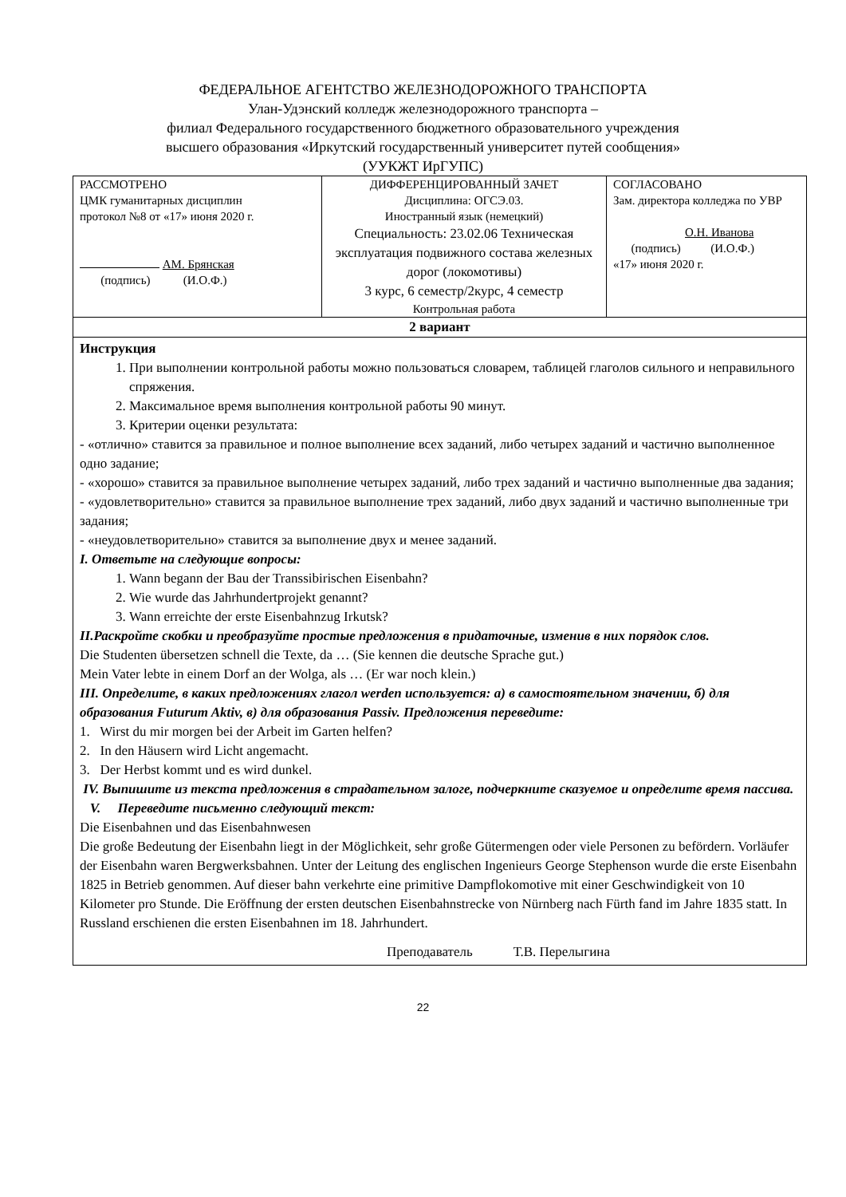ФЕДЕРАЛЬНОЕ АГЕНТСТВО ЖЕЛЕЗНОДОРОЖНОГО ТРАНСПОРТА
Улан-Удэнский колледж железнодорожного транспорта –
филиал Федерального государственного бюджетного образовательного учреждения
высшего образования «Иркутский государственный университет путей сообщения»
(УУКЖТ ИрГУПС)
| РАССМОТРЕНО ЦМК гуманитарных дисциплин протокол №8 от «17» июня 2020 г. АМ. Брянская (подпись) (И.О.Ф.) | ДИФФЕРЕНЦИРОВАННЫЙ ЗАЧЕТ Дисциплина: ОГСЭ.03. Иностранный язык (немецкий) Специальность: 23.02.06 Техническая эксплуатация подвижного состава железных дорог (локомотивы) 3 курс, 6 семестр/2курс, 4 семестр Контрольная работа | СОГЛАСОВАНО Зам. директора колледжа по УВР О.Н. Иванова (подпись) (И.О.Ф.) «17» июня 2020 г. |
| 2 вариант | | |
| Инструкция 1. При выполнении контрольной работы можно пользоваться словарем, таблицей глаголов сильного и неправильного спряжения. 2. Максимальное время выполнения контрольной работы 90 минут. 3. Критерии оценки результата: - «отлично» ставится за правильное и полное выполнение всех заданий, либо четырех заданий и частично выполненное одно задание; - «хорошо» ставится за правильное выполнение четырех заданий, либо трех заданий и частично выполненные два задания; - «удовлетворительно» ставится за правильное выполнение трех заданий, либо двух заданий и частично выполненные три задания; - «неудовлетворительно» ставится за выполнение двух и менее заданий. I. Ответьте на следующие вопросы: 1. Wann begann der Bau der Transsibirischen Eisenbahn? 2. Wie wurde das Jahrhundertprojekt genannt? 3. Wann erreichte der erste Eisenbahnzug Irkutsk? II.Раскройте скобки и преобразуйте простые предложения в придаточные, изменив в них порядок слов. Die Studenten übersetzen schnell die Texte, da … (Sie kennen die deutsche Sprache gut.) Mein Vater lebte in einem Dorf an der Wolga, als … (Er war noch klein.) III. Определите, в каких предложениях глагол werden используется: а) в самостоятельном значении, б) для образования Futurum Aktiv, в) для образования Passiv. Предложения переведите: 1. Wirst du mir morgen bei der Arbeit im Garten helfen? 2. In den Häusern wird Licht angemacht. 3. Der Herbst kommt und es wird dunkel. IV. Выпишите из текста предложения в страдательном залоге, подчеркните сказуемое и определите время пассива. V. Переведите письменно следующий текст: Die Eisenbahnen und das Eisenbahnwesen Die große Bedeutung der Eisenbahn liegt in der Möglichkeit, sehr große Gütermengen oder viele Personen zu befördern. Vorläufer der Eisenbahn waren Bergwerksbahnen. Unter der Leitung des englischen Ingenieurs George Stephenson wurde die erste Eisenbahn 1825 in Betrieb genommen. Auf dieser bahn verkehrte eine primitive Dampflokomotive mit einer Geschwindigkeit von 10 Kilometer pro Stunde. Die Eröffnung der ersten deutschen Eisenbahnstrecke von Nürnberg nach Fürth fand im Jahre 1835 statt. In Russland erschienen die ersten Eisenbahnen im 18. Jahrhundert. Преподаватель Т.В. Перелыгина | | |
22